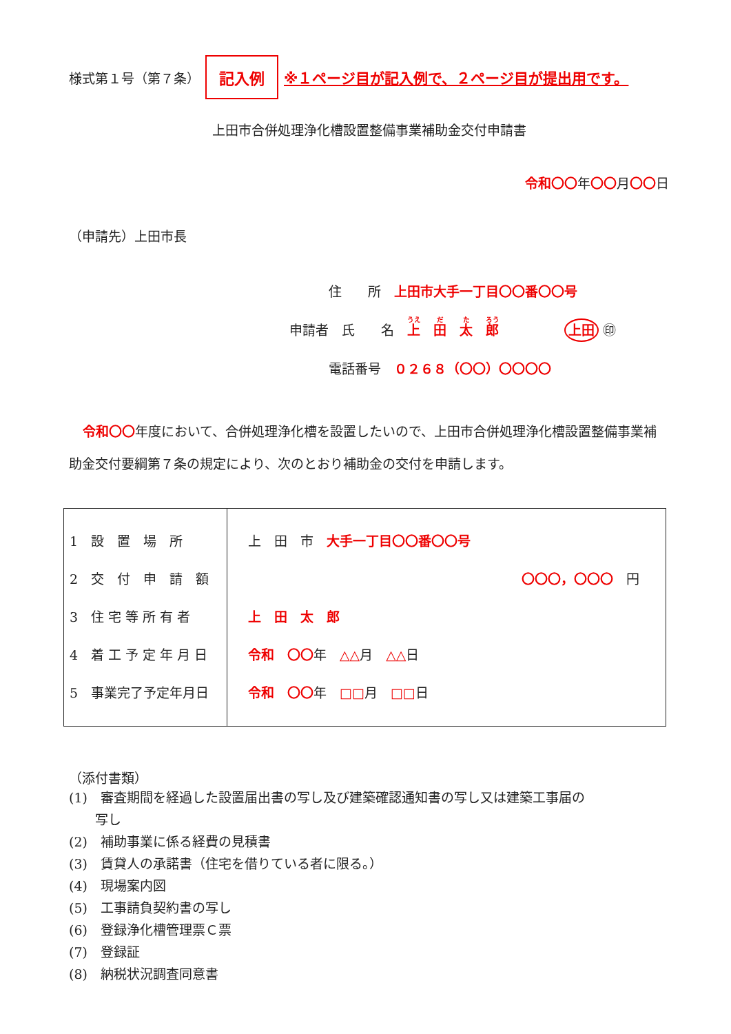様式第１号（第７条） 記入例 ※１ページ目が記入例で、２ページ目が提出用です。
上田市合併処理浄化槽設置整備事業補助金交付申請書
令和〇〇年〇〇月〇〇日
（申請先）上田市長
　　　住　　所　上田市大手一丁目〇〇番〇〇号
申請者　氏　　名　上　田　太　郎　　　　　上田 ㊞
　　　電話番号　０２６８（〇〇）〇〇〇〇
令和〇〇年度において、合併処理浄化槽を設置したいので、上田市合併処理浄化槽設置整備事業補助金交付要綱第７条の規定により、次のとおり補助金の交付を申請します。
| 1 設 置 場 所 2 交 付 申 請 額 3 住 宅 等 所 有 者 4 着 工 予 定 年 月 日 5 事業完了予定年月日 | 上 田 市 大手一丁目〇〇番〇〇号 〇〇〇，〇〇〇 円 上 田 太 郎 令和 〇〇 年 △△ 月 △△ 日 令和 〇〇 年 □□ 月 □□ 日 |
（添付書類）
(1)　審査期間を経過した設置届出書の写し及び建築確認通知書の写し又は建築工事届の
　　写し
(2)　補助事業に係る経費の見積書
(3)　賃貸人の承諾書（住宅を借りている者に限る。）
(4)　現場案内図
(5)　工事請負契約書の写し
(6)　登録浄化槽管理票Ｃ票
(7)　登録証
(8)　納税状況調査同意書